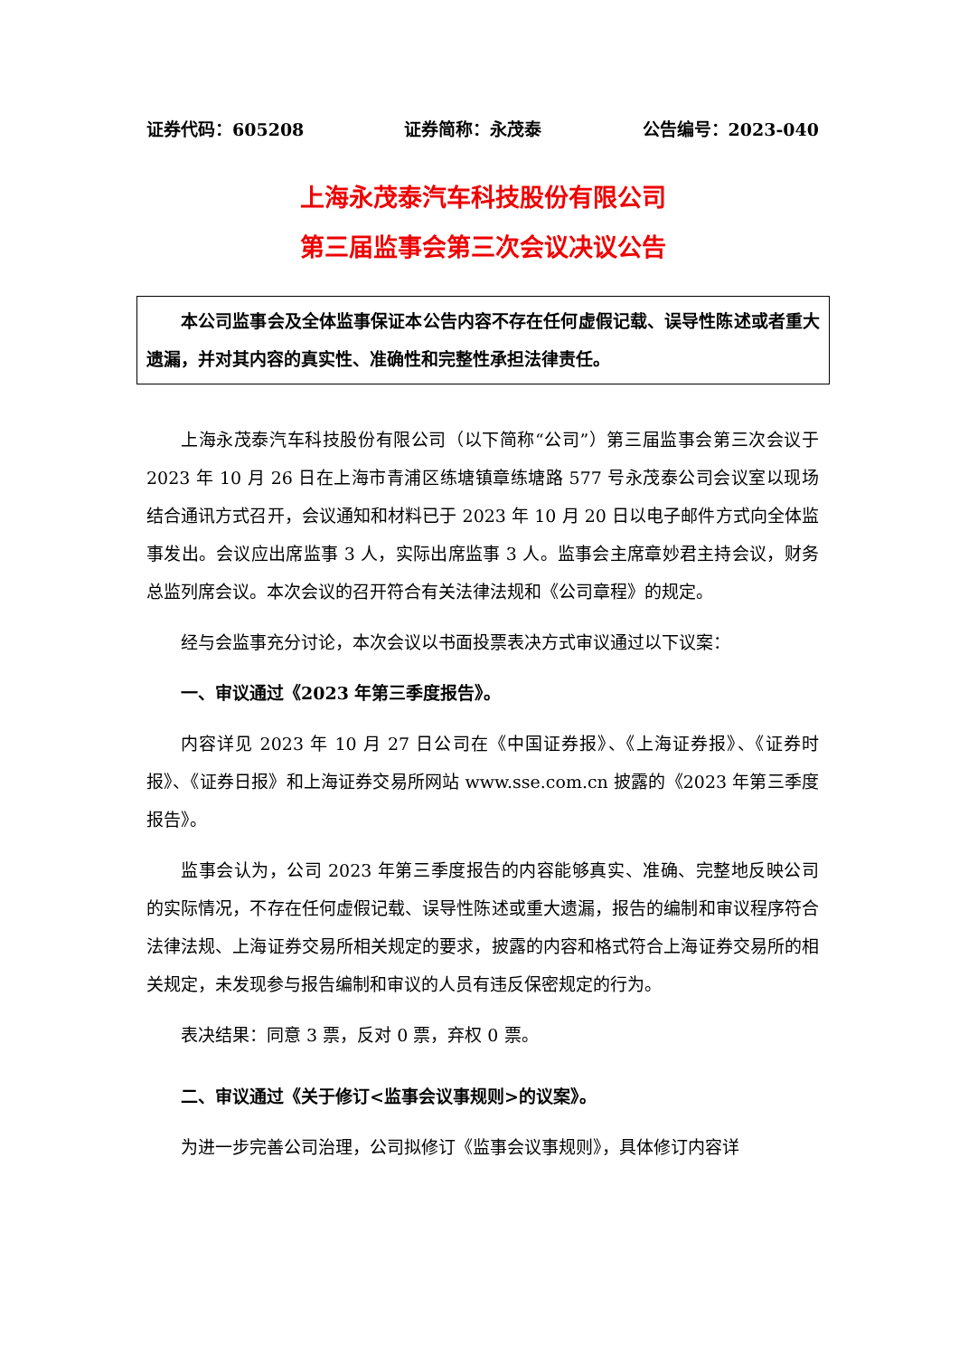证券代码：605208 证券简称：永茂泰 公告编号：2023-040
上海永茂泰汽车科技股份有限公司
第三届监事会第三次会议决议公告
本公司监事会及全体监事保证本公告内容不存在任何虚假记载、误导性陈述或者重大遗漏，并对其内容的真实性、准确性和完整性承担法律责任。
上海永茂泰汽车科技股份有限公司（以下简称“公司”）第三届监事会第三次会议于 2023 年 10 月 26 日在上海市青浦区练塘镇章练塘路 577 号永茂泰公司会议室以现场结合通讯方式召开，会议通知和材料已于 2023 年 10 月 20 日以电子邮件方式向全体监事发出。会议应出席监事 3 人，实际出席监事 3 人。监事会主席章妙君主持会议，财务总监列席会议。本次会议的召开符合有关法律法规和《公司章程》的规定。
经与会监事充分讨论，本次会议以书面投票表决方式审议通过以下议案：
一、审议通过《2023 年第三季度报告》。
内容详见 2023 年 10 月 27 日公司在《中国证券报》、《上海证券报》、《证券时报》、《证券日报》和上海证券交易所网站 www.sse.com.cn 披露的《2023 年第三季度报告》。
监事会认为，公司 2023 年第三季度报告的内容能够真实、准确、完整地反映公司的实际情况，不存在任何虚假记载、误导性陈述或重大遗漏，报告的编制和审议程序符合法律法规、上海证券交易所相关规定的要求，披露的内容和格式符合上海证券交易所的相关规定，未发现参与报告编制和审议的人员有违反保密规定的行为。
表决结果：同意 3 票，反对 0 票，弃权 0 票。
二、审议通过《关于修订<监事会议事规则>的议案》。
为进一步完善公司治理，公司拟修订《监事会议事规则》，具体修订内容详